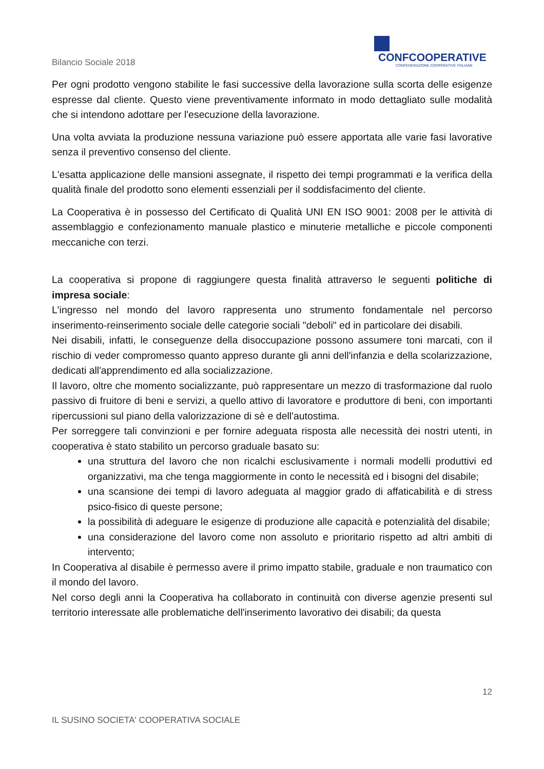CONFCOOPERATIVE
CONFEDERAZIONE COOPERATIVE ITALIANE
Bilancio Sociale 2018
Per ogni prodotto vengono stabilite le fasi successive della lavorazione sulla scorta delle esigenze espresse dal cliente. Questo viene preventivamente informato in modo dettagliato sulle modalità che si intendono adottare per l'esecuzione della lavorazione.
Una volta avviata la produzione nessuna variazione può essere apportata alle varie fasi lavorative senza il preventivo consenso del cliente.
L'esatta applicazione delle mansioni assegnate, il rispetto dei tempi programmati e la verifica della qualità finale del prodotto sono elementi essenziali per il soddisfacimento del cliente.
La Cooperativa è in possesso del Certificato di Qualità UNI EN ISO 9001: 2008 per le attività di assemblaggio e confezionamento manuale plastico e minuterie metalliche e piccole componenti meccaniche con terzi.
La cooperativa si propone di raggiungere questa finalità attraverso le seguenti politiche di impresa sociale:
L'ingresso nel mondo del lavoro rappresenta uno strumento fondamentale nel percorso inserimento-reinserimento sociale delle categorie sociali "deboli" ed in particolare dei disabili.
Nei disabili, infatti, le conseguenze della disoccupazione possono assumere toni marcati, con il rischio di veder compromesso quanto appreso durante gli anni dell'infanzia e della scolarizzazione, dedicati all'apprendimento ed alla socializzazione.
Il lavoro, oltre che momento socializzante, può rappresentare un mezzo di trasformazione dal ruolo passivo di fruitore di beni e servizi, a quello attivo di lavoratore e produttore di beni, con importanti ripercussioni sul piano della valorizzazione di sè e dell'autostima.
Per sorreggere tali convinzioni e per fornire adeguata risposta alle necessità dei nostri utenti, in cooperativa è stato stabilito un percorso graduale basato su:
una struttura del lavoro che non ricalchi esclusivamente i normali modelli produttivi ed organizzativi, ma che tenga maggiormente in conto le necessità ed i bisogni del disabile;
una scansione dei tempi di lavoro adeguata al maggior grado di affaticabilità e di stress psico-fisico di queste persone;
la possibilità di adeguare le esigenze di produzione alle capacità e potenzialità del disabile;
una considerazione del lavoro come non assoluto e prioritario rispetto ad altri ambiti di intervento;
In Cooperativa al disabile è permesso avere il primo impatto stabile, graduale e non traumatico con il mondo del lavoro.
Nel corso degli anni la Cooperativa ha collaborato in continuità con diverse agenzie presenti sul territorio interessate alle problematiche dell'inserimento lavorativo dei disabili; da questa
12
IL SUSINO SOCIETA' COOPERATIVA SOCIALE